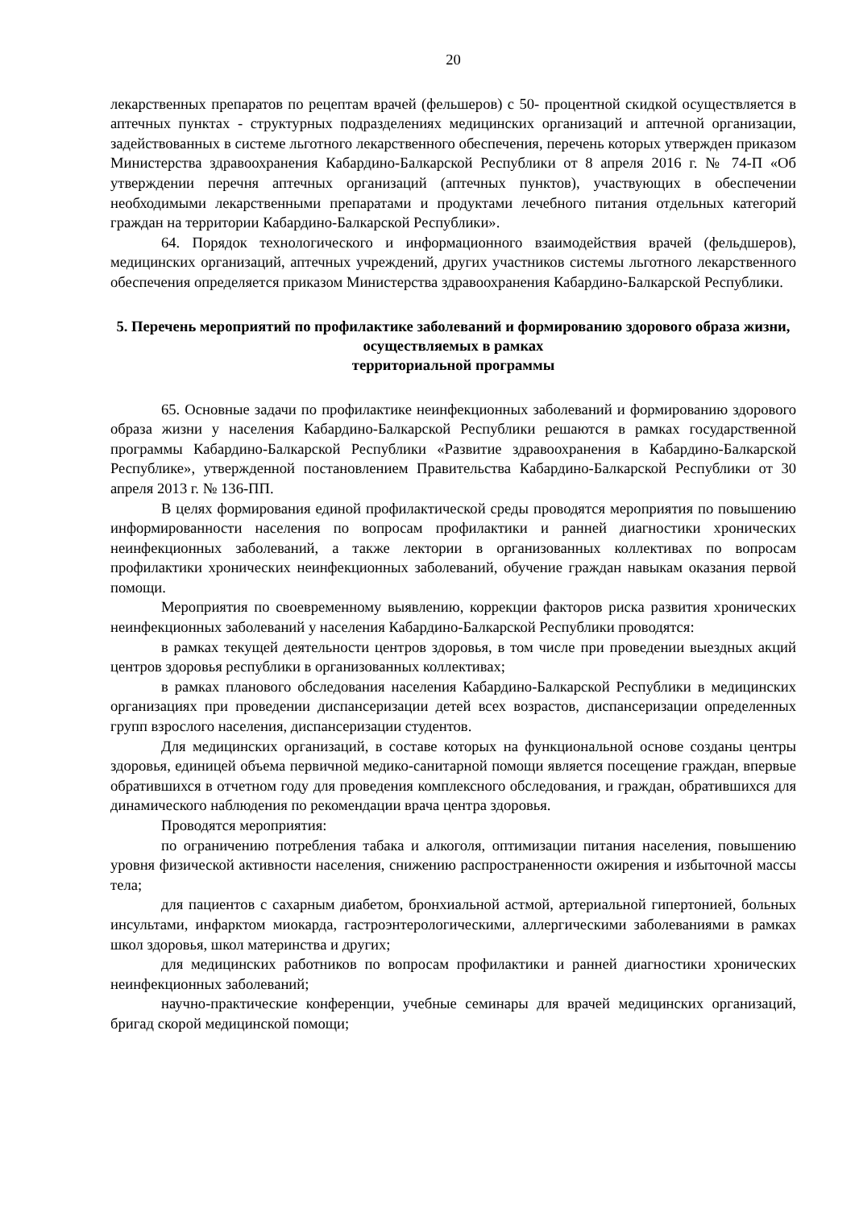20
лекарственных препаратов по рецептам врачей (фельшеров) с 50- процентной скидкой осуществляется в аптечных пунктах - структурных подразделениях медицинских организаций и аптечной организации, задействованных в системе льготного лекарственного обеспечения, перечень которых утвержден приказом Министерства здравоохранения Кабардино-Балкарской Республики от 8 апреля 2016 г. № 74-П «Об утверждении перечня аптечных организаций (аптечных пунктов), участвующих в обеспечении необходимыми лекарственными препаратами и продуктами лечебного питания отдельных категорий граждан на территории Кабардино-Балкарской Республики».
64. Порядок технологического и информационного взаимодействия врачей (фельдшеров), медицинских организаций, аптечных учреждений, других участников системы льготного лекарственного обеспечения определяется приказом Министерства здравоохранения Кабардино-Балкарской Республики.
5. Перечень мероприятий по профилактике заболеваний и формированию здорового образа жизни, осуществляемых в рамках
территориальной программы
65. Основные задачи по профилактике неинфекционных заболеваний и формированию здорового образа жизни у населения Кабардино-Балкарской Республики решаются в рамках государственной программы Кабардино-Балкарской Республики «Развитие здравоохранения в Кабардино-Балкарской Республике», утвержденной постановлением Правительства Кабардино-Балкарской Республики от 30 апреля 2013 г. № 136-ПП.
В целях формирования единой профилактической среды проводятся мероприятия по повышению информированности населения по вопросам профилактики и ранней диагностики хронических неинфекционных заболеваний, а также лектории в организованных коллективах по вопросам профилактики хронических неинфекционных заболеваний, обучение граждан навыкам оказания первой помощи.
Мероприятия по своевременному выявлению, коррекции факторов риска развития хронических неинфекционных заболеваний у населения Кабардино-Балкарской Республики проводятся:
в рамках текущей деятельности центров здоровья, в том числе при проведении выездных акций центров здоровья республики в организованных коллективах;
в рамках планового обследования населения Кабардино-Балкарской Республики в медицинских организациях при проведении диспансеризации детей всех возрастов, диспансеризации определенных групп взрослого населения, диспансеризации студентов.
Для медицинских организаций, в составе которых на функциональной основе созданы центры здоровья, единицей объема первичной медико-санитарной помощи является посещение граждан, впервые обратившихся в отчетном году для проведения комплексного обследования, и граждан, обратившихся для динамического наблюдения по рекомендации врача центра здоровья.
Проводятся мероприятия:
по ограничению потребления табака и алкоголя, оптимизации питания населения, повышению уровня физической активности населения, снижению распространенности ожирения и избыточной массы тела;
для пациентов с сахарным диабетом, бронхиальной астмой, артериальной гипертонией, больных инсультами, инфарктом миокарда, гастроэнтерологическими, аллергическими заболеваниями в рамках школ здоровья, школ материнства и других;
для медицинских работников по вопросам профилактики и ранней диагностики хронических неинфекционных заболеваний;
научно-практические конференции, учебные семинары для врачей медицинских организаций, бригад скорой медицинской помощи;